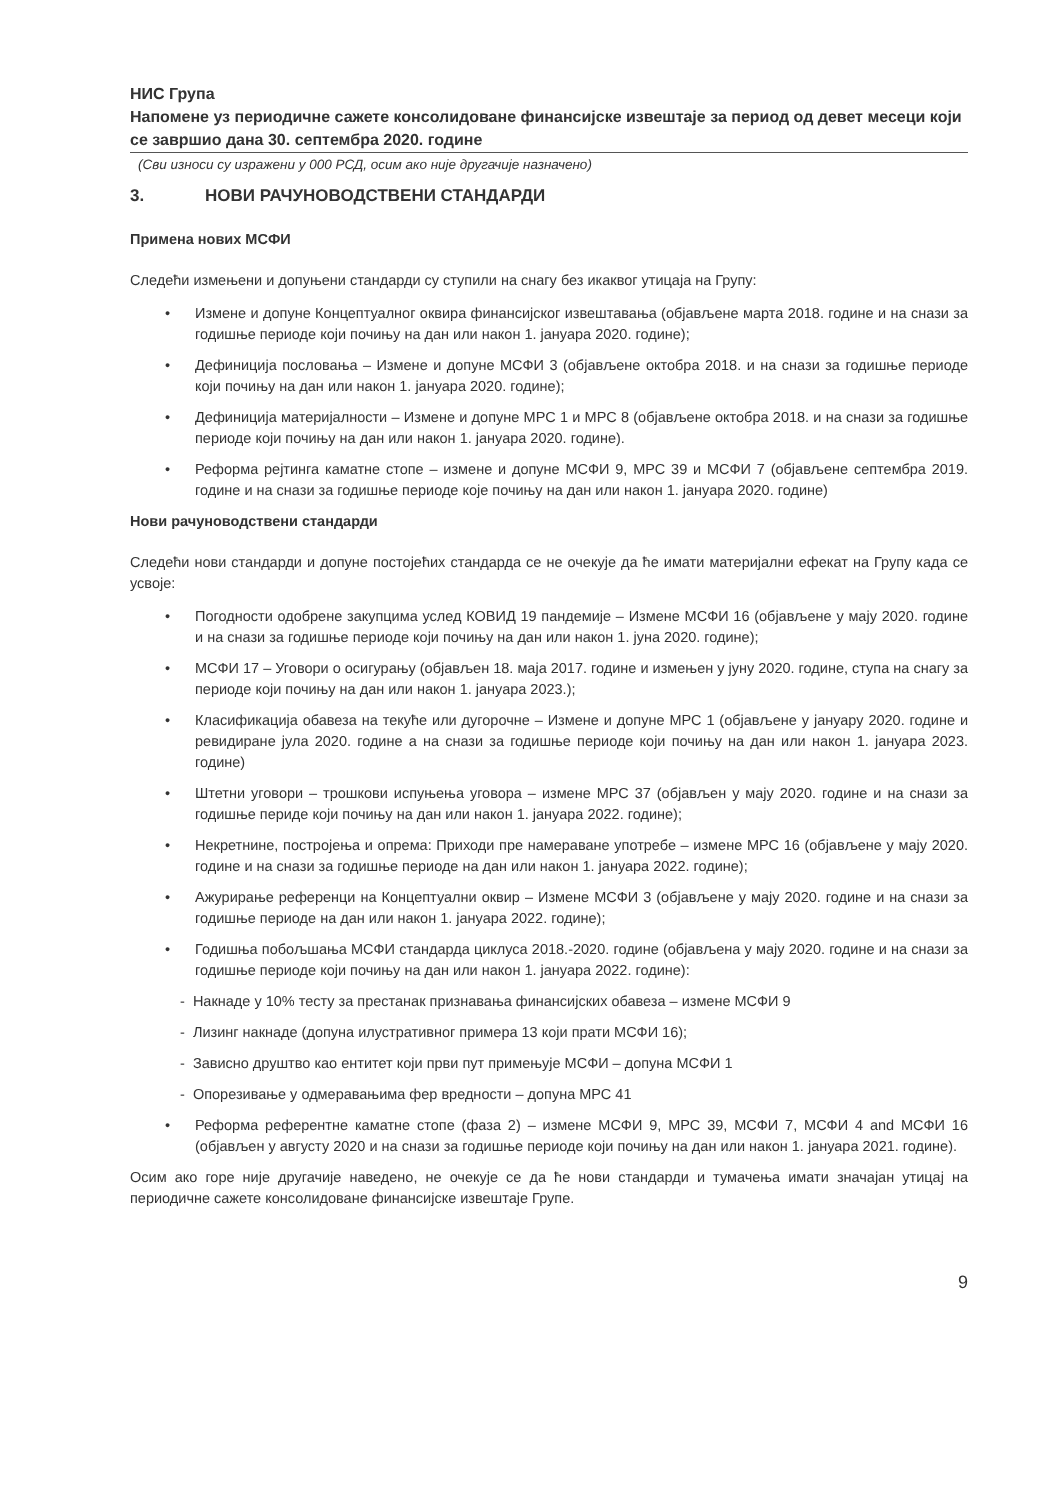НИС Група
Напомене уз периодичне сажете консолидоване финансијске извештаје за период од девет месеци који се завршио дана 30. септембра 2020. године
(Сви износи су изражени у 000 РСД, осим ако није другачије назначено)
3. НОВИ РАЧУНОВОДСТВЕНИ СТАНДАРДИ
Примена нових МСФИ
Следећи измењени и допуњени стандарди су ступили на снагу без икаквог утицаја на Групу:
• Измене и допуне Концептуалног оквира финансијског извештавања (објављене марта 2018. године и на снази за годишње периоде који почињу на дан или након 1. јануара 2020. године);
• Дефиниција пословања – Измене и допуне МСФИ 3 (објављене октобра 2018. и на снази за годишње периоде који почињу на дан или након 1. јануара 2020. године);
• Дефиниција материјалности – Измене и допуне МРС 1 и МРС 8 (објављене октобра 2018. и на снази за годишње периоде који почињу на дан или након 1. јануара 2020. године).
• Реформа рејтинга каматне стопе – измене и допуне МСФИ 9, МРС 39 и МСФИ 7 (објављене септембра 2019. године и на снази за годишње периоде које почињу на дан или након 1. јануара 2020. године)
Нови рачуноводствени стандарди
Следећи нови стандарди и допуне постојећих стандарда се не очекује да ће имати материјални ефекат на Групу када се усвоје:
• Погодности одобрене закупцима услед КОВИД 19 пандемије – Измене МСФИ 16 (објављене у мају 2020. године и на снази за годишње периоде који почињу на дан или након 1. јуна 2020. године);
• МСФИ 17 – Уговори о осигурању (објављен 18. маја 2017. године и измењен у јуну 2020. године, ступа на снагу за периоде који почињу на дан или након 1. јануара 2023.);
• Класификација обавеза на текуће или дугорочне – Измене и допуне МРС 1 (објављене у јануару 2020. године и ревидиране јула 2020. године а на снази за годишње периоде који почињу на дан или након 1. јануара 2023. године)
• Штетни уговори – трошкови испуњења уговора – измене МРС 37 (објављен у мају 2020. године и на снази за годишње периде који почињу на дан или након 1. јануара 2022. године);
• Некретнине, постројења и опрема: Приходи пре намераване употребе – измене МРС 16 (објављене у мају 2020. године и на снази за годишње периоде на дан или након 1. јануара 2022. године);
• Ажурирање референци на Концептуални оквир – Измене МСФИ 3 (објављене у мају 2020. године и на снази за годишње периоде на дан или након 1. јануара 2022. године);
• Годишња побољшања МСФИ стандарда циклуса 2018.-2020. године (објављена у мају 2020. године и на снази за годишње периоде који почињу на дан или након 1. јануара 2022. године):
- Накнаде у 10% тесту за престанак признавања финансијских обавеза – измене МСФИ 9
- Лизинг накнаде (допуна илустративног примера 13 који прати МСФИ 16);
- Зависно друштво као ентитет који први пут примењује МСФИ – допуна МСФИ 1
- Опорезивање у одмеравањима фер вредности – допуна МРС 41
• Реформа референтне каматне стопе (фаза 2) – измене МСФИ 9, МРС 39, МСФИ 7, МСФИ 4 and МСФИ 16 (објављен у августу 2020 и на снази за годишње периоде који почињу на дан или након 1. јануара 2021. године).
Осим ако горе није другачије наведено, не очекује се да ће нови стандарди и тумачења имати значајан утицај на периодичне сажете консолидоване финансијске извештаје Групе.
9